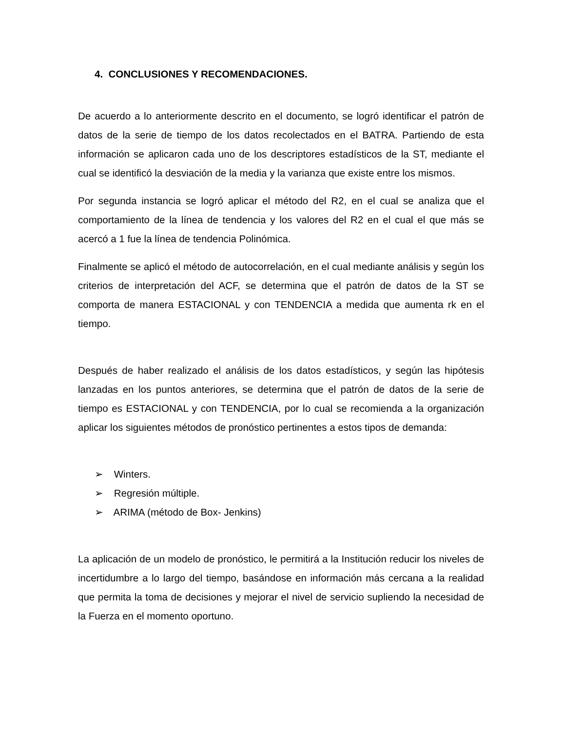4. CONCLUSIONES Y RECOMENDACIONES.
De acuerdo a lo anteriormente descrito en el documento, se logró identificar el patrón de datos de la serie de tiempo de los datos recolectados en el BATRA. Partiendo de esta información se aplicaron cada uno de los descriptores estadísticos de la ST, mediante el cual se identificó la desviación de la media y la varianza que existe entre los mismos.
Por segunda instancia se logró aplicar el método del R2, en el cual se analiza que el comportamiento de la línea de tendencia y los valores del R2 en el cual el que más se acercó a 1 fue la línea de tendencia Polinómica.
Finalmente se aplicó el método de autocorrelación, en el cual mediante análisis y según los criterios de interpretación del ACF, se determina que el patrón de datos de la ST se comporta de manera ESTACIONAL y con TENDENCIA a medida que aumenta rk en el tiempo.
Después de haber realizado el análisis de los datos estadísticos, y según las hipótesis lanzadas en los puntos anteriores, se determina que el patrón de datos de la serie de tiempo es ESTACIONAL y con TENDENCIA, por lo cual se recomienda a la organización aplicar los siguientes métodos de pronóstico pertinentes a estos tipos de demanda:
➢ Winters.
➢ Regresión múltiple.
➢ ARIMA (método de Box- Jenkins)
La aplicación de un modelo de pronóstico, le permitirá a la Institución reducir los niveles de incertidumbre a lo largo del tiempo, basándose en información más cercana a la realidad que permita la toma de decisiones y mejorar el nivel de servicio supliendo la necesidad de la Fuerza en el momento oportuno.